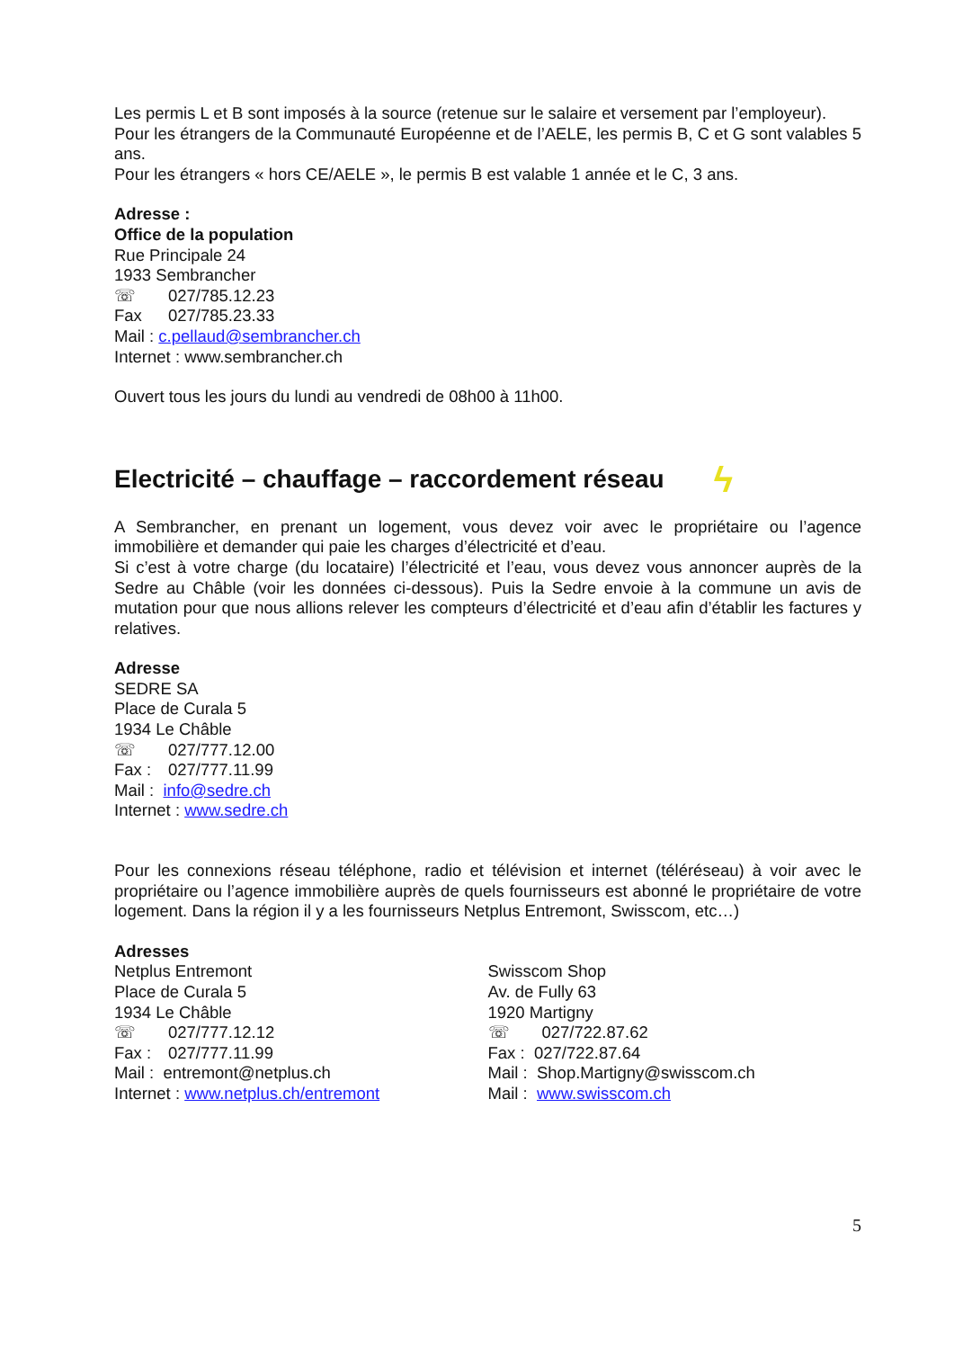Les permis L et B sont imposés à la source (retenue sur le salaire et versement par l’employeur).
Pour les étrangers de la Communauté Européenne et de l’AELE, les permis B, C et G sont valables 5 ans.
Pour les étrangers « hors CE/AELE », le permis B est valable 1 année et le C, 3 ans.
Adresse :
Office de la population
Rue Principale 24
1933 Sembrancher
☏ 027/785.12.23
Fax 027/785.23.33
Mail : c.pellaud@sembrancher.ch
Internet : www.sembrancher.ch
Ouvert tous les jours du lundi au vendredi de 08h00 à 11h00.
Electricité – chauffage – raccordement réseau ϟ
A Sembrancher, en prenant un logement, vous devez voir avec le propriétaire ou l’agence immobilière et demander qui paie les charges d’électricité et d’eau.
Si c’est à votre charge (du locataire) l’électricité et l’eau, vous devez vous annoncer auprès de la Sedre au Châble (voir les données ci-dessous). Puis la Sedre envoie à la commune un avis de mutation pour que nous allions relever les compteurs d’électricité et d’eau afin d’établir les factures y relatives.
Adresse
SEDRE SA
Place de Curala 5
1934 Le Châble
☏ 027/777.12.00
Fax : 027/777.11.99
Mail : info@sedre.ch
Internet : www.sedre.ch
Pour les connexions réseau téléphone, radio et télévision et internet (téléréseau) à voir avec le propriétaire ou l’agence immobilière auprès de quels fournisseurs est abonné le propriétaire de votre logement. Dans la région il y a les fournisseurs Netplus Entremont, Swisscom, etc…)
Adresses
Netplus Entremont
Place de Curala 5
1934 Le Châble
☏ 027/777.12.12
Fax : 027/777.11.99
Mail : entremont@netplus.ch
Internet : www.netplus.ch/entremont
Swisscom Shop
Av. de Fully 63
1920 Martigny
☏ 027/722.87.62
Fax : 027/722.87.64
Mail : Shop.Martigny@swisscom.ch
Mail : www.swisscom.ch
5